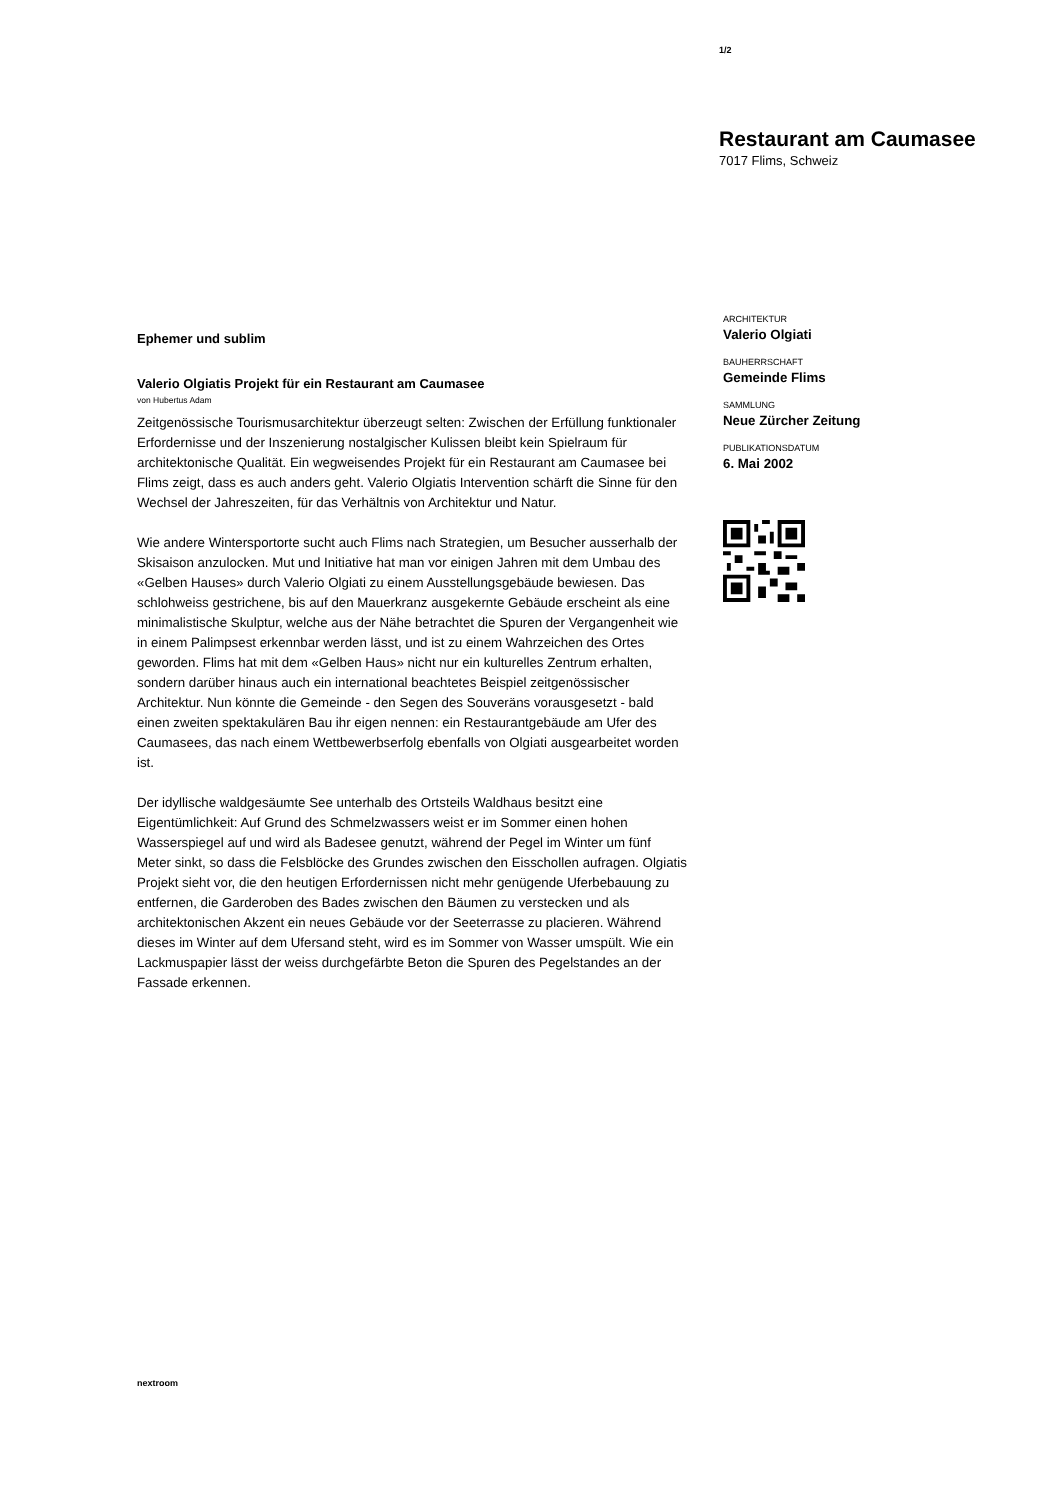1/2
Restaurant am Caumasee
7017 Flims, Schweiz
Ephemer und sublim
Valerio Olgiatis Projekt für ein Restaurant am Caumasee
von Hubertus Adam
Zeitgenössische Tourismusarchitektur überzeugt selten: Zwischen der Erfüllung funktionaler Erfordernisse und der Inszenierung nostalgischer Kulissen bleibt kein Spielraum für architektonische Qualität. Ein wegweisendes Projekt für ein Restaurant am Caumasee bei Flims zeigt, dass es auch anders geht. Valerio Olgiatis Intervention schärft die Sinne für den Wechsel der Jahreszeiten, für das Verhältnis von Architektur und Natur.
Wie andere Wintersportorte sucht auch Flims nach Strategien, um Besucher ausserhalb der Skisaison anzulocken. Mut und Initiative hat man vor einigen Jahren mit dem Umbau des «Gelben Hauses» durch Valerio Olgiati zu einem Ausstellungsgebäude bewiesen. Das schlohweiss gestrichene, bis auf den Mauerkranz ausgekernte Gebäude erscheint als eine minimalistische Skulptur, welche aus der Nähe betrachtet die Spuren der Vergangenheit wie in einem Palimpsest erkennbar werden lässt, und ist zu einem Wahrzeichen des Ortes geworden. Flims hat mit dem «Gelben Haus» nicht nur ein kulturelles Zentrum erhalten, sondern darüber hinaus auch ein international beachtetes Beispiel zeitgenössischer Architektur. Nun könnte die Gemeinde - den Segen des Souveräns vorausgesetzt - bald einen zweiten spektakulären Bau ihr eigen nennen: ein Restaurantgebäude am Ufer des Caumasees, das nach einem Wettbewerbserfolg ebenfalls von Olgiati ausgearbeitet worden ist.
Der idyllische waldgesäumte See unterhalb des Ortsteils Waldhaus besitzt eine Eigentümlichkeit: Auf Grund des Schmelzwassers weist er im Sommer einen hohen Wasserspiegel auf und wird als Badesee genutzt, während der Pegel im Winter um fünf Meter sinkt, so dass die Felsblöcke des Grundes zwischen den Eisschollen aufragen. Olgiatis Projekt sieht vor, die den heutigen Erfordernissen nicht mehr genügende Uferbebauung zu entfernen, die Garderoben des Bades zwischen den Bäumen zu verstecken und als architektonischen Akzent ein neues Gebäude vor der Seeterrasse zu placieren. Während dieses im Winter auf dem Ufersand steht, wird es im Sommer von Wasser umspült. Wie ein Lackmuspapier lässt der weiss durchgefärbte Beton die Spuren des Pegelstandes an der Fassade erkennen.
ARCHITEKTUR
Valerio Olgiati
BAUHERRSCHAFT
Gemeinde Flims
SAMMLUNG
Neue Zürcher Zeitung
PUBLIKATIONSDATUM
6. Mai 2002
nextroom